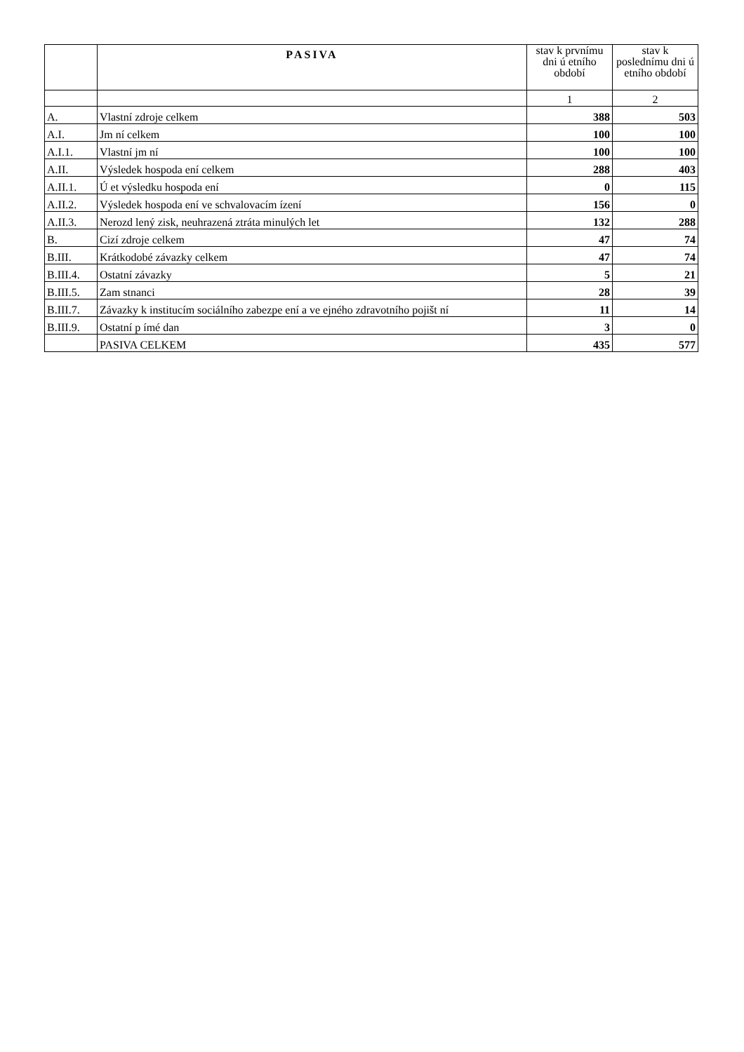| | PASIVA | stav k prvnímu dni ú etního období | stav k poslednímu dni ú etního období |
| --- | --- | --- | --- |
| | | 1 | 2 |
| A. | Vlastní zdroje celkem | 388 | 503 |
| A.I. | Jm ní celkem | 100 | 100 |
| A.I.1. | Vlastní jm ní | 100 | 100 |
| A.II. | Výsledek hospoda ení celkem | 288 | 403 |
| A.II.1. | Ú et výsledku hospoda ení | 0 | 115 |
| A.II.2. | Výsledek hospoda ení ve schvalovacím ízení | 156 | 0 |
| A.II.3. | Nerozd lený zisk, neuhrazená ztráta minulých let | 132 | 288 |
| B. | Cizí zdroje celkem | 47 | 74 |
| B.III. | Krátkodobé závazky celkem | 47 | 74 |
| B.III.4. | Ostatní závazky | 5 | 21 |
| B.III.5. | Zam stnanci | 28 | 39 |
| B.III.7. | Závazky k institucím sociálního zabezpe ení a ve ejného zdravotního pojišt ní | 11 | 14 |
| B.III.9. | Ostatní p ímé dan | 3 | 0 |
| | PASIVA CELKEM | 435 | 577 |